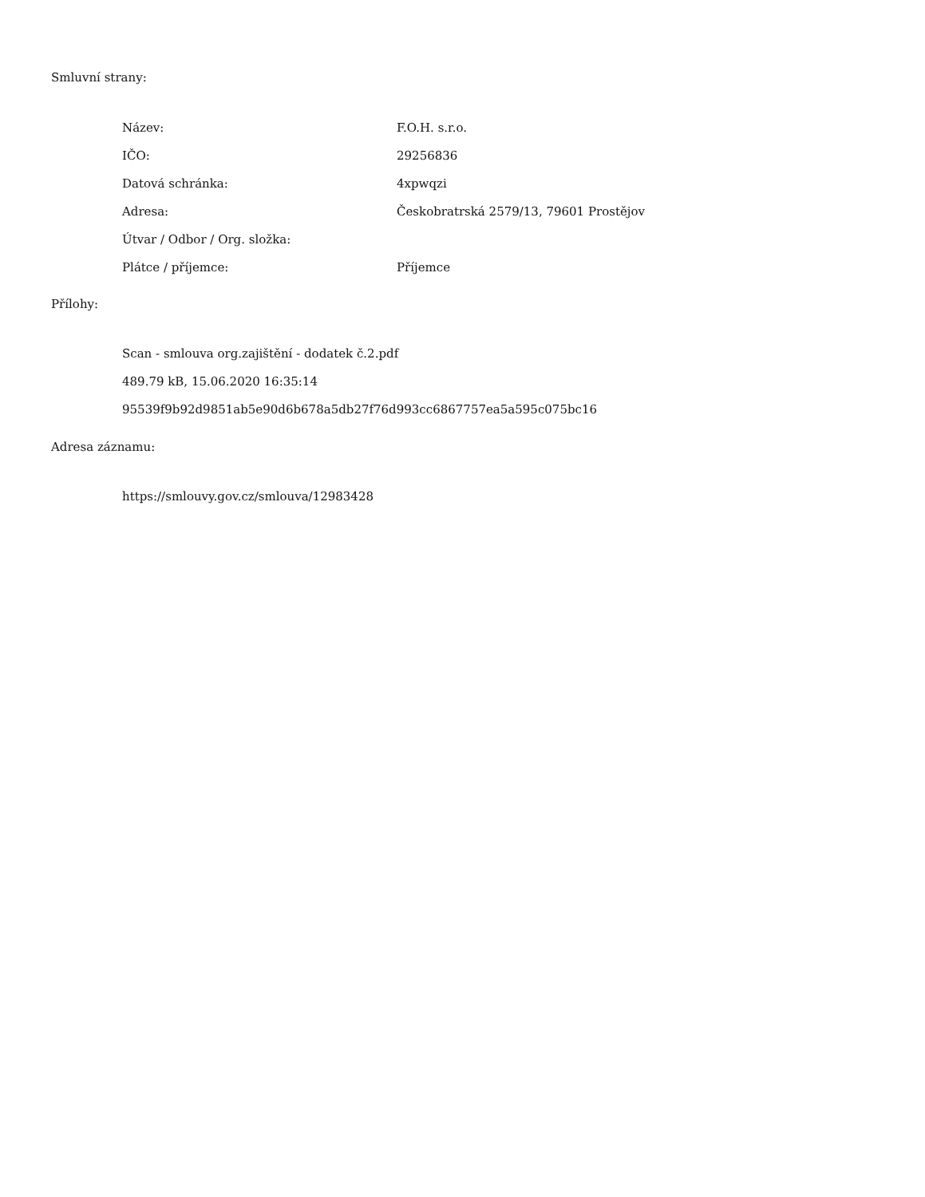Smluvní strany:
| Název: | F.O.H. s.r.o. |
| IČO: | 29256836 |
| Datová schránka: | 4xpwqzi |
| Adresa: | Českobratrská 2579/13, 79601 Prostějov |
| Útvar / Odbor / Org. složka: | |
| Plátce / příjemce: | Příjemce |
Přílohy:
Scan - smlouva org.zajištění - dodatek č.2.pdf
489.79 kB, 15.06.2020 16:35:14
95539f9b92d9851ab5e90d6b678a5db27f76d993cc6867757ea5a595c075bc16
Adresa záznamu:
https://smlouvy.gov.cz/smlouva/12983428